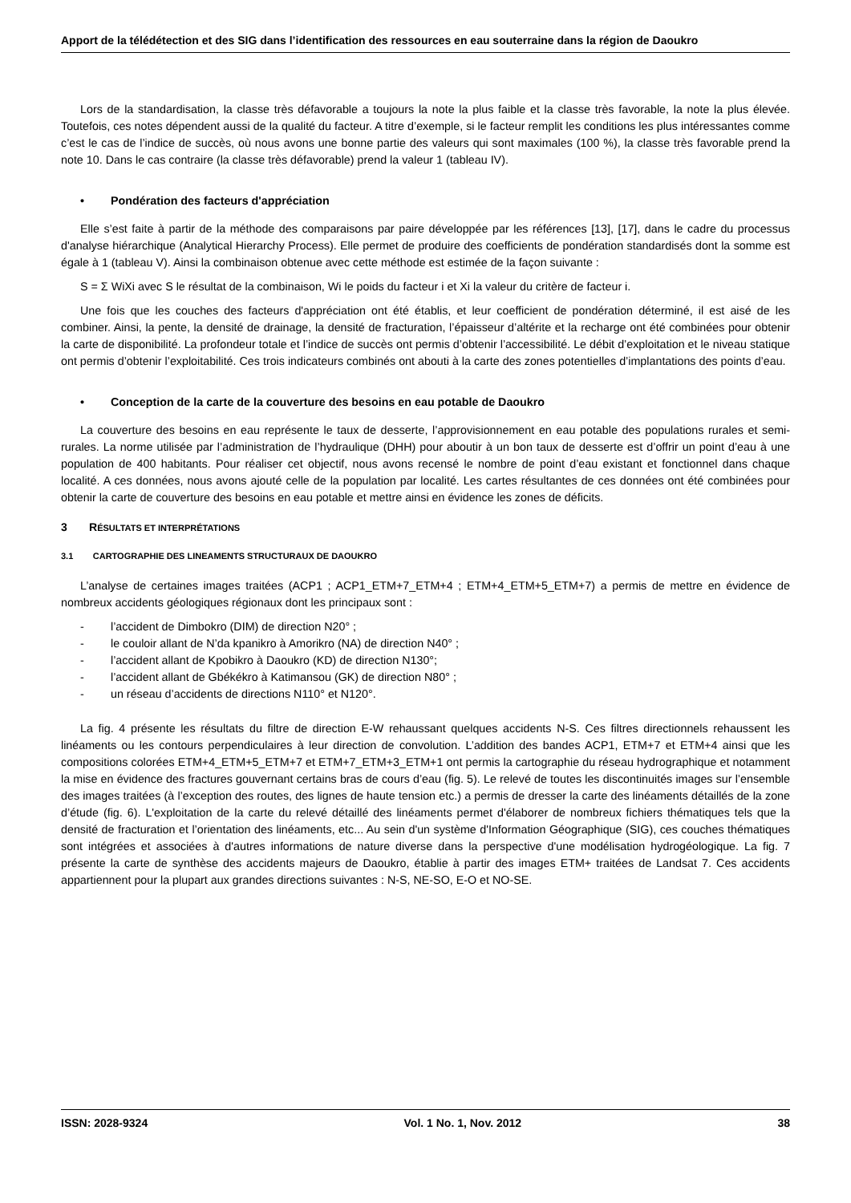Apport de la télédétection et des SIG dans l’identification des ressources en eau souterraine dans la région de Daoukro
Lors de la standardisation, la classe très défavorable a toujours la note la plus faible et la classe très favorable, la note la plus élevée. Toutefois, ces notes dépendent aussi de la qualité du facteur. A titre d’exemple, si le facteur remplit les conditions les plus intéressantes comme c’est le cas de l’indice de succès, où nous avons une bonne partie des valeurs qui sont maximales (100 %), la classe très favorable prend la note 10. Dans le cas contraire (la classe très défavorable) prend la valeur 1 (tableau IV).
• Pondération des facteurs d'appréciation
Elle s’est faite à partir de la méthode des comparaisons par paire développée par les références [13], [17], dans le cadre du processus d'analyse hiérarchique (Analytical Hierarchy Process). Elle permet de produire des coefficients de pondération standardisés dont la somme est égale à 1 (tableau V). Ainsi la combinaison obtenue avec cette méthode est estimée de la façon suivante :
S = Σ WiXi avec S le résultat de la combinaison, Wi le poids du facteur i et Xi la valeur du critère de facteur i.
Une fois que les couches des facteurs d'appréciation ont été établis, et leur coefficient de pondération déterminé, il est aisé de les combiner. Ainsi, la pente, la densité de drainage, la densité de fracturation, l’épaisseur d’altérite et la recharge ont été combinées pour obtenir la carte de disponibilité. La profondeur totale et l’indice de succès ont permis d’obtenir l’accessibilité. Le débit d’exploitation et le niveau statique ont permis d’obtenir l’exploitabilité. Ces trois indicateurs combinés ont abouti à la carte des zones potentielles d’implantations des points d’eau.
• Conception de la carte de la couverture des besoins en eau potable de Daoukro
La couverture des besoins en eau représente le taux de desserte, l’approvisionnement en eau potable des populations rurales et semi-rurales. La norme utilisée par l’administration de l’hydraulique (DHH) pour aboutir à un bon taux de desserte est d’offrir un point d’eau à une population de 400 habitants. Pour réaliser cet objectif, nous avons recensé le nombre de point d’eau existant et fonctionnel dans chaque localité. A ces données, nous avons ajouté celle de la population par localité. Les cartes résultantes de ces données ont été combinées pour obtenir la carte de couverture des besoins en eau potable et mettre ainsi en évidence les zones de déficits.
3 RÉSULTATS ET INTERPRÉTATIONS
3.1 CARTOGRAPHIE DES LINEAMENTS STRUCTURAUX DE DAOUKRO
L’analyse de certaines images traitées (ACP1 ; ACP1_ETM+7_ETM+4 ; ETM+4_ETM+5_ETM+7) a permis de mettre en évidence de nombreux accidents géologiques régionaux dont les principaux sont :
- l’accident de Dimbokro (DIM) de direction N20° ;
- le couloir allant de N’da kpanikro à Amorikro (NA) de direction N40° ;
- l’accident allant de Kpobikro à Daoukro (KD) de direction N130°;
- l’accident allant de Gbékékro à Katimansou (GK) de direction N80° ;
- un réseau d’accidents de directions N110° et N120°.
La fig. 4 présente les résultats du filtre de direction E-W rehaussant quelques accidents N-S. Ces filtres directionnels rehaussent les linéaments ou les contours perpendiculaires à leur direction de convolution. L’addition des bandes ACP1, ETM+7 et ETM+4 ainsi que les compositions colorées ETM+4_ETM+5_ETM+7 et ETM+7_ETM+3_ETM+1 ont permis la cartographie du réseau hydrographique et notamment la mise en évidence des fractures gouvernant certains bras de cours d’eau (fig. 5). Le relevé de toutes les discontinuités images sur l’ensemble des images traitées (à l’exception des routes, des lignes de haute tension etc.) a permis de dresser la carte des linéaments détaillés de la zone d’étude (fig. 6). L'exploitation de la carte du relevé détaillé des linéaments permet d'élaborer de nombreux fichiers thématiques tels que la densité de fracturation et l’orientation des linéaments, etc... Au sein d'un système d'Information Géographique (SIG), ces couches thématiques sont intégrées et associées à d'autres informations de nature diverse dans la perspective d'une modélisation hydrogéologique. La fig. 7 présente la carte de synthèse des accidents majeurs de Daoukro, établie à partir des images ETM+ traitées de Landsat 7. Ces accidents appartiennent pour la plupart aux grandes directions suivantes : N-S, NE-SO, E-O et NO-SE.
ISSN: 2028-9324 Vol. 1 No. 1, Nov. 2012 38